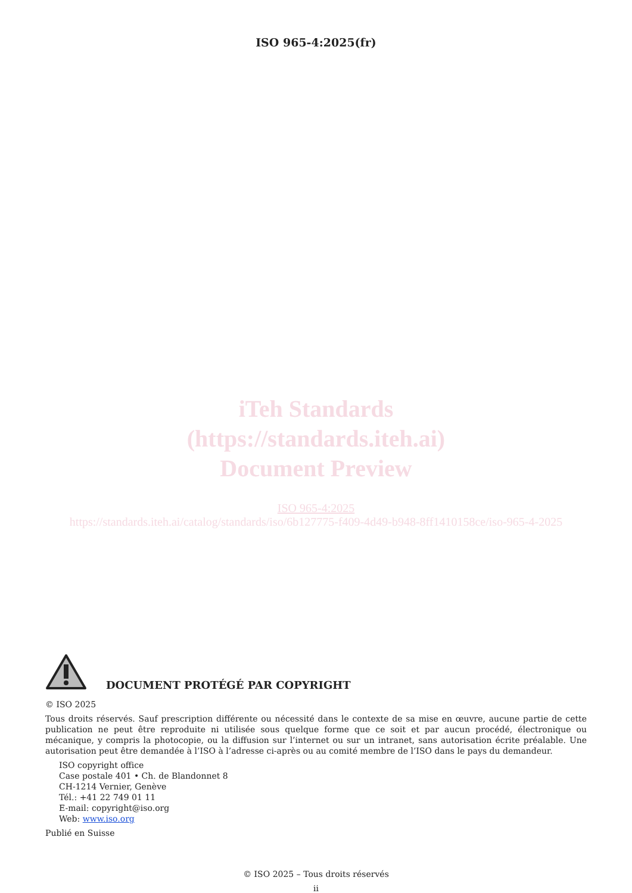ISO 965-4:2025(fr)
iTeh Standards
(https://standards.iteh.ai)
Document Preview
ISO 965-4:2025
https://standards.iteh.ai/catalog/standards/iso/6b127775-f409-4d49-b948-8ff1410158ce/iso-965-4-2025
DOCUMENT PROTÉGÉ PAR COPYRIGHT
© ISO 2025
Tous droits réservés. Sauf prescription différente ou nécessité dans le contexte de sa mise en œuvre, aucune partie de cette publication ne peut être reproduite ni utilisée sous quelque forme que ce soit et par aucun procédé, électronique ou mécanique, y compris la photocopie, ou la diffusion sur l’internet ou sur un intranet, sans autorisation écrite préalable. Une autorisation peut être demandée à l’ISO à l’adresse ci-après ou au comité membre de l’ISO dans le pays du demandeur.
ISO copyright office
Case postale 401 • Ch. de Blandonnet 8
CH-1214 Vernier, Genève
Tél.: +41 22 749 01 11
E-mail: copyright@iso.org
Web: www.iso.org
Publié en Suisse
© ISO 2025 – Tous droits réservés
ii